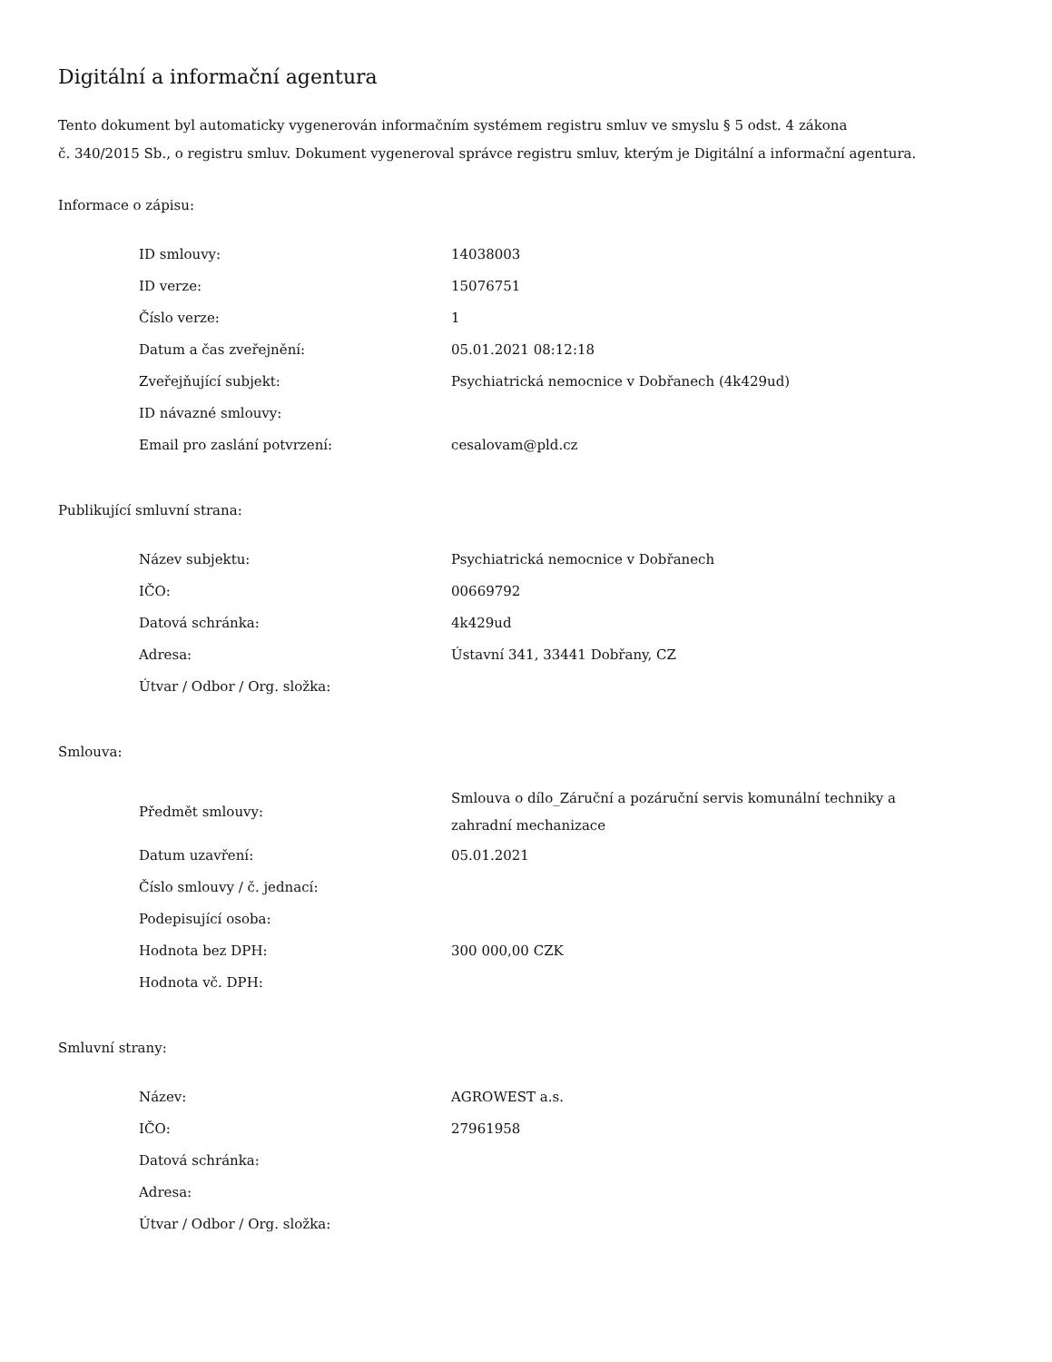Digitální a informační agentura
Tento dokument byl automaticky vygenerován informačním systémem registru smluv ve smyslu § 5 odst. 4 zákona
č. 340/2015 Sb., o registru smluv. Dokument vygeneroval správce registru smluv, kterým je Digitální a informační agentura.
Informace o zápisu:
| ID smlouvy: | 14038003 |
| ID verze: | 15076751 |
| Číslo verze: | 1 |
| Datum a čas zveřejnění: | 05.01.2021 08:12:18 |
| Zveřejňující subjekt: | Psychiatrická nemocnice v Dobřanech (4k429ud) |
| ID návazné smlouvy: | |
| Email pro zaslání potvrzení: | cesalovam@pld.cz |
Publikující smluvní strana:
| Název subjektu: | Psychiatrická nemocnice v Dobřanech |
| IČO: | 00669792 |
| Datová schránka: | 4k429ud |
| Adresa: | Ústavní 341, 33441 Dobřany, CZ |
| Útvar / Odbor / Org. složka: | |
Smlouva:
| Předmět smlouvy: | Smlouva o dílo_Záruční a pozáruční servis komunální techniky a zahradní mechanizace |
| Datum uzavření: | 05.01.2021 |
| Číslo smlouvy / č. jednací: | |
| Podepisující osoba: | |
| Hodnota bez DPH: | 300 000,00 CZK |
| Hodnota vč. DPH: | |
Smluvní strany:
| Název: | AGROWEST a.s. |
| IČO: | 27961958 |
| Datová schránka: | |
| Adresa: | |
| Útvar / Odbor / Org. složka: | |